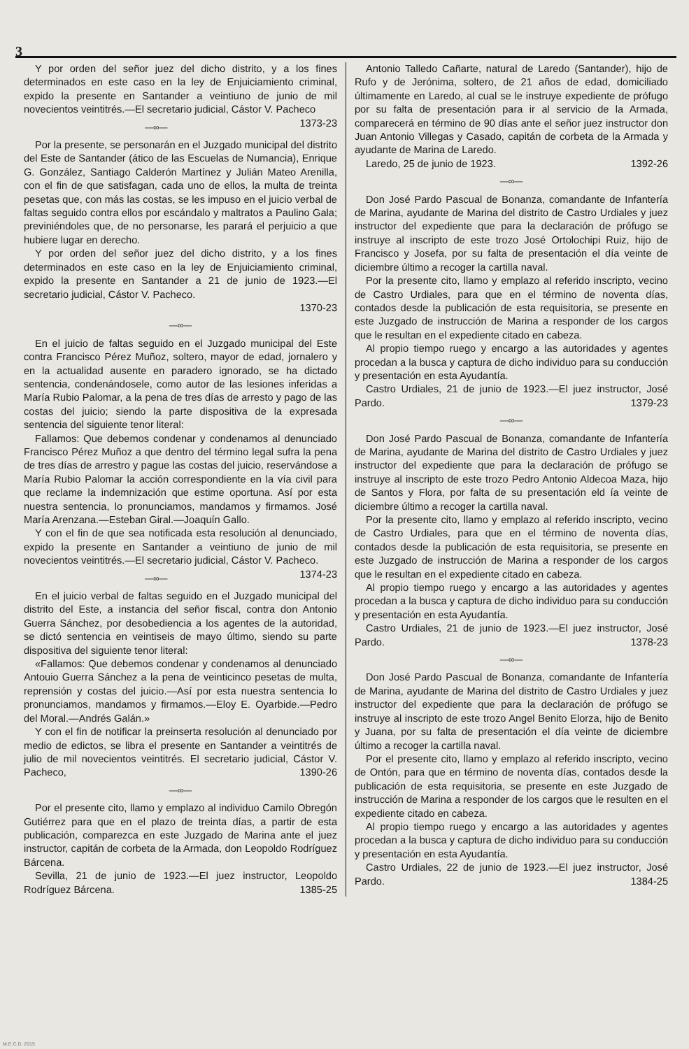3
Y por orden del señor juez del dicho distrito, y a los fines determinados en este caso en la ley de Enjuiciamiento criminal, expido la presente en Santander a veintiuno de junio de mil novecientos veintitrés.—El secretario judicial, Cástor V. Pacheco 1373-23
—∞—
Por la presente, se personarán en el Juzgado municipal del distrito del Este de Santander (ático de las Escuelas de Numancia), Enrique G. González, Santiago Calderón Martínez y Julián Mateo Arenilla, con el fin de que satisfagan, cada uno de ellos, la multa de treinta pesetas que, con más las costas, se les impuso en el juicio verbal de faltas seguido contra ellos por escándalo y maltratos a Paulino Gala; previniéndoles que, de no personarse, les parará el perjuicio a que hubiere lugar en derecho.
Y por orden del señor juez del dicho distrito, y a los fines determinados en este caso en la ley de Enjuiciamiento criminal, expido la presente en Santander a 21 de junio de 1923.—El secretario judicial, Cástor V. Pacheco.
1370-23
—∞—
En el juicio de faltas seguido en el Juzgado municipal del Este contra Francisco Pérez Muñoz, soltero, mayor de edad, jornalero y en la actualidad ausente en paradero ignorado, se ha dictado sentencia, condenándosele, como autor de las lesiones inferidas a María Rubio Palomar, a la pena de tres días de arresto y pago de las costas del juicio; siendo la parte dispositiva de la expresada sentencia del siguiente tenor literal:
Fallamos: Que debemos condenar y condenamos al denunciado Francisco Pérez Muñoz a que dentro del término legal sufra la pena de tres días de arrestro y pague las costas del juicio, reservándose a María Rubio Palomar la acción correspondiente en la vía civil para que reclame la indemnización que estime oportuna. Así por esta nuestra sentencia, lo pronunciamos, mandamos y firmamos. José María Arenzana.—Esteban Giral.—Joaquín Gallo.
Y con el fin de que sea notificada esta resolución al denunciado, expido la presente en Santander a veintiuno de junio de mil novecientos veintitrés.—El secretario judicial, Cástor V. Pacheco. 1374-23
—∞—
En el juicio verbal de faltas seguido en el Juzgado municipal del distrito del Este, a instancia del señor fiscal, contra don Antonio Guerra Sánchez, por desobediencia a los agentes de la autoridad, se dictó sentencia en veintiseis de mayo último, siendo su parte dispositiva del siguiente tenor literal:
«Fallamos: Que debemos condenar y condenamos al denunciado Antouio Guerra Sánchez a la pena de veinticinco pesetas de multa, reprensión y costas del juicio.—Así por esta nuestra sentencia lo pronunciamos, mandamos y firmamos.—Eloy E. Oyarbide.—Pedro del Moral.—Andrés Galán.»
Y con el fin de notificar la preinserta resolución al denunciado por medio de edictos, se libra el presente en Santander a veintitrés de julio de mil novecientos veintitrés. El secretario judicial, Cástor V. Pacheco, 1390-26
—∞—
Por el presente cito, llamo y emplazo al individuo Camilo Obregón Gutiérrez para que en el plazo de treinta días, a partir de esta publicación, comparezca en este Juzgado de Marina ante el juez instructor, capitán de corbeta de la Armada, don Leopoldo Rodríguez Bárcena.
Sevilla, 21 de junio de 1923.—El juez instructor, Leopoldo Rodríguez Bárcena. 1385-25
Antonio Talledo Cañarte, natural de Laredo (Santander), hijo de Rufo y de Jerónima, soltero, de 21 años de edad, domiciliado últimamente en Laredo, al cual se le instruye expediente de prófugo por su falta de presentación para ir al servicio de la Armada, comparecerá en término de 90 días ante el señor juez instructor don Juan Antonio Villegas y Casado, capitán de corbeta de la Armada y ayudante de Marina de Laredo.
Laredo, 25 de junio de 1923. 1392-26
—∞—
Don José Pardo Pascual de Bonanza, comandante de Infantería de Marina, ayudante de Marina del distrito de Castro Urdiales y juez instructor del expediente que para la declaración de prófugo se instruye al inscripto de este trozo José Ortolochipi Ruiz, hijo de Francisco y Josefa, por su falta de presentación el día veinte de diciembre último a recoger la cartilla naval.
Por la presente cito, llamo y emplazo al referido inscripto, vecino de Castro Urdiales, para que en el término de noventa días, contados desde la publicación de esta requisitoria, se presente en este Juzgado de instrucción de Marina a responder de los cargos que le resultan en el expediente citado en cabeza.
Al propio tiempo ruego y encargo a las autoridades y agentes procedan a la busca y captura de dicho individuo para su conducción y presentación en esta Ayudantía.
Castro Urdiales, 21 de junio de 1923.—El juez instructor, José Pardo. 1379-23
—∞—
Don José Pardo Pascual de Bonanza, comandante de Infantería de Marina, ayudante de Marina del distrito de Castro Urdiales y juez instructor del expediente que para la declaración de prófugo se instruye al inscripto de este trozo Pedro Antonio Aldecoa Maza, hijo de Santos y Flora, por falta de su presentación eld ía veinte de diciembre último a recoger la cartilla naval.
Por la presente cito, llamo y emplazo al referido inscripto, vecino de Castro Urdiales, para que en el término de noventa días, contados desde la publicación de esta requisitoria, se presente en este Juzgado de instrucción de Marina a responder de los cargos que le resultan en el expediente citado en cabeza.
Al propio tiempo ruego y encargo a las autoridades y agentes procedan a la busca y captura de dicho individuo para su conducción y presentación en esta Ayudantía.
Castro Urdiales, 21 de junio de 1923.—El juez instructor, José Pardo. 1378-23
—∞—
Don José Pardo Pascual de Bonanza, comandante de Infantería de Marina, ayudante de Marina del distrito de Castro Urdiales y juez instructor del expediente que para la declaración de prófugo se instruye al inscripto de este trozo Angel Benito Elorza, hijo de Benito y Juana, por su falta de presentación el día veinte de diciembre último a recoger la cartilla naval.
Por el presente cito, llamo y emplazo al referido inscripto, vecino de Ontón, para que en término de noventa días, contados desde la publicación de esta requisitoria, se presente en este Juzgado de instrucción de Marina a responder de los cargos que le resulten en el expediente citado en cabeza.
Al propio tiempo ruego y encargo a las autoridades y agentes procedan a la busca y captura de dicho individuo para su conducción y presentación en esta Ayudantía.
Castro Urdiales, 22 de junio de 1923.—El juez instructor, José Pardo. 1384-25
M.E.C.D. 2015